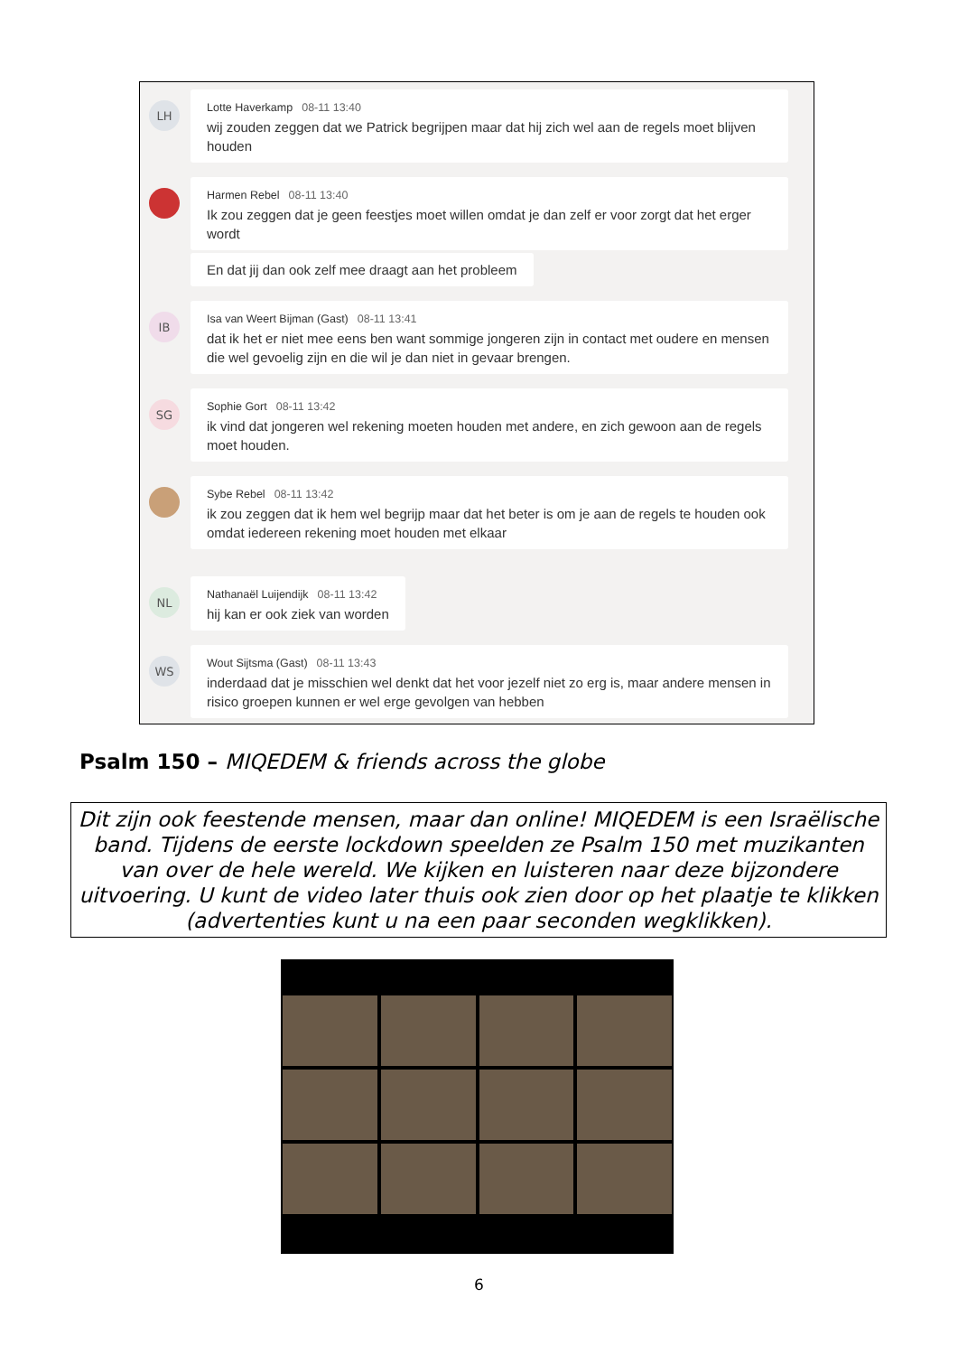LH
Lotte Haverkamp 08-11 13:40
wij zouden zeggen dat we Patrick begrijpen maar dat hij zich wel aan de regels moet blijven houden
Harmen Rebel 08-11 13:40
Ik zou zeggen dat je geen feestjes moet willen omdat je dan zelf er voor zorgt dat het erger wordt
En dat jij dan ook zelf mee draagt aan het probleem
IB
Isa van Weert Bijman (Gast) 08-11 13:41
dat ik het er niet mee eens ben want sommige jongeren zijn in contact met oudere en mensen die wel gevoelig zijn en die wil je dan niet in gevaar brengen.
SG
Sophie Gort 08-11 13:42
ik vind dat jongeren wel rekening moeten houden met andere, en zich gewoon aan de regels moet houden.
Sybe Rebel 08-11 13:42
ik zou zeggen dat ik hem wel begrijp maar dat het beter is om je aan de regels te houden ook omdat iedereen rekening moet houden met elkaar
NL
Nathanaël Luijendijk 08-11 13:42
hij kan er ook ziek van worden
WS
Wout Sijtsma (Gast) 08-11 13:43
inderdaad dat je misschien wel denkt dat het voor jezelf niet zo erg is, maar andere mensen in risico groepen kunnen er wel erge gevolgen van hebben
Psalm 150 – MIQEDEM & friends across the globe
Dit zijn ook feestende mensen, maar dan online! MIQEDEM is een Israëlische band. Tijdens de eerste lockdown speelden ze Psalm 150 met muzikanten van over de hele wereld. We kijken en luisteren naar deze bijzondere uitvoering. U kunt de video later thuis ook zien door op het plaatje te klikken (advertenties kunt u na een paar seconden wegklikken).
6